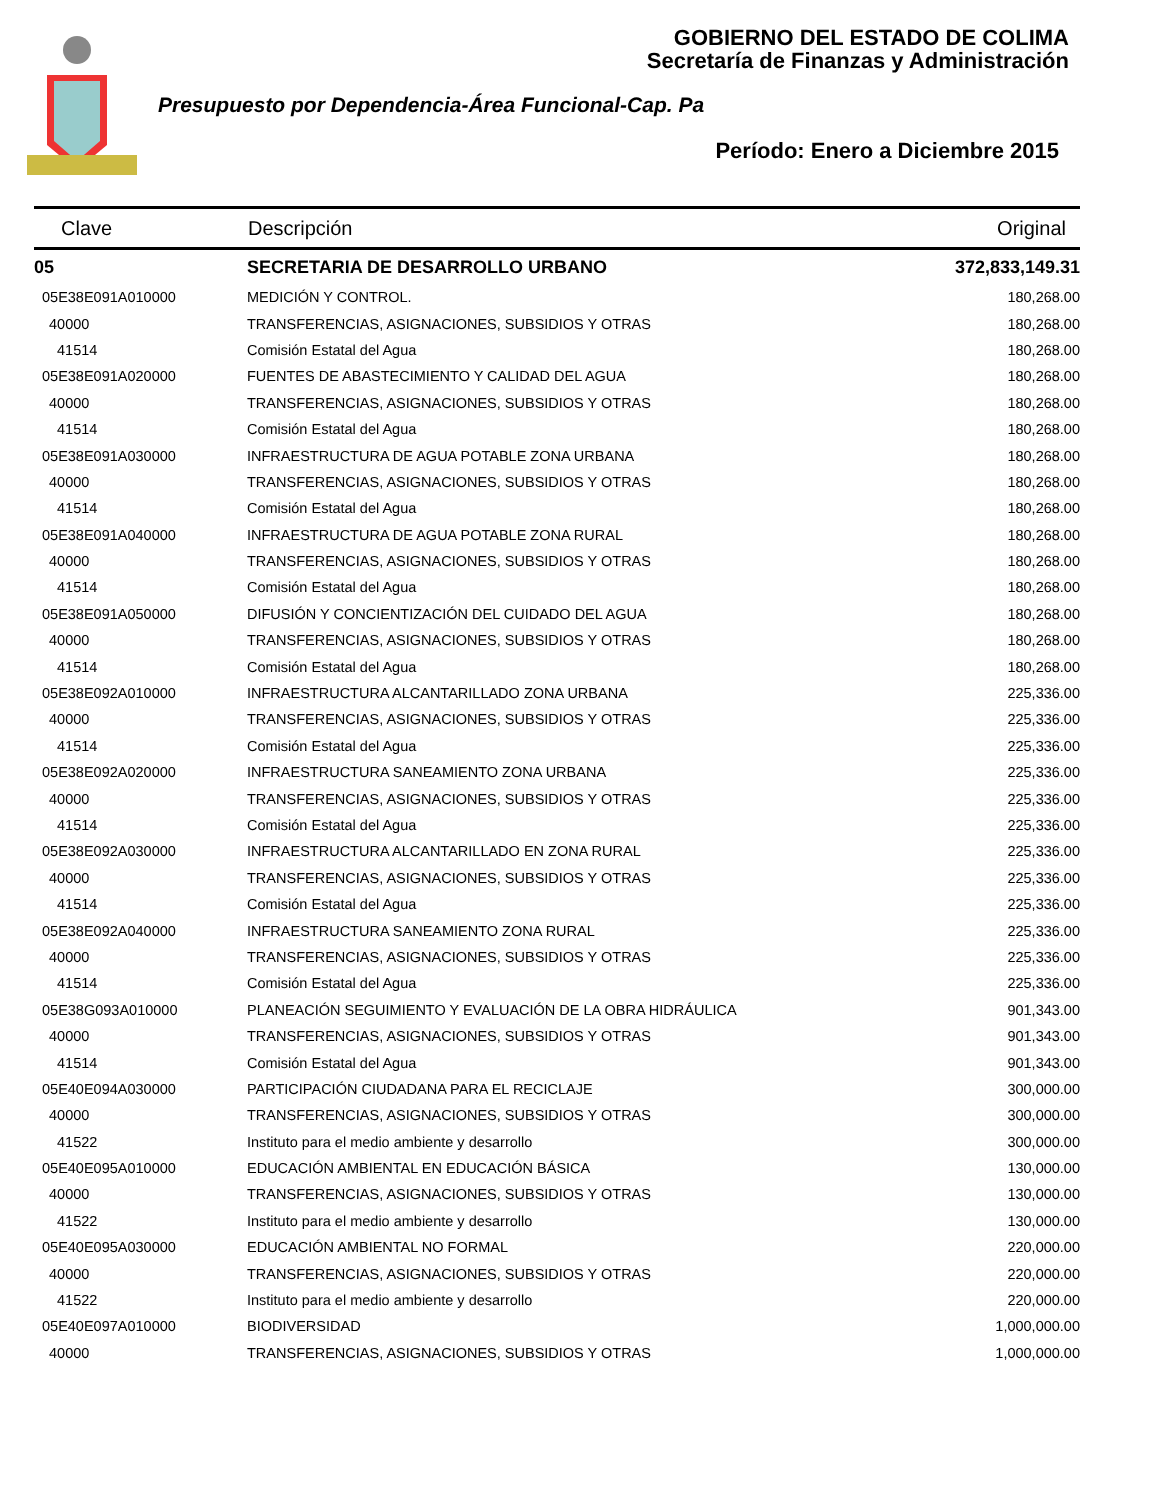GOBIERNO DEL ESTADO DE COLIMA
Secretaría de Finanzas y Administración
Presupuesto por Dependencia-Área Funcional-Cap. Pa
Período: Enero a Diciembre 2015
| Clave | Descripción | Original |
| --- | --- | --- |
| 05 | SECRETARIA DE DESARROLLO URBANO | 372,833,149.31 |
| 05E38E091A010000 | MEDICIÓN Y CONTROL. | 180,268.00 |
| 40000 | TRANSFERENCIAS, ASIGNACIONES, SUBSIDIOS Y OTRAS | 180,268.00 |
| 41514 | Comisión Estatal del Agua | 180,268.00 |
| 05E38E091A020000 | FUENTES DE ABASTECIMIENTO Y CALIDAD DEL AGUA | 180,268.00 |
| 40000 | TRANSFERENCIAS, ASIGNACIONES, SUBSIDIOS Y OTRAS | 180,268.00 |
| 41514 | Comisión Estatal del Agua | 180,268.00 |
| 05E38E091A030000 | INFRAESTRUCTURA DE AGUA POTABLE ZONA URBANA | 180,268.00 |
| 40000 | TRANSFERENCIAS, ASIGNACIONES, SUBSIDIOS Y OTRAS | 180,268.00 |
| 41514 | Comisión Estatal del Agua | 180,268.00 |
| 05E38E091A040000 | INFRAESTRUCTURA DE AGUA POTABLE ZONA RURAL | 180,268.00 |
| 40000 | TRANSFERENCIAS, ASIGNACIONES, SUBSIDIOS Y OTRAS | 180,268.00 |
| 41514 | Comisión Estatal del Agua | 180,268.00 |
| 05E38E091A050000 | DIFUSIÓN Y CONCIENTIZACIÓN DEL CUIDADO DEL AGUA | 180,268.00 |
| 40000 | TRANSFERENCIAS, ASIGNACIONES, SUBSIDIOS Y OTRAS | 180,268.00 |
| 41514 | Comisión Estatal del Agua | 180,268.00 |
| 05E38E092A010000 | INFRAESTRUCTURA ALCANTARILLADO ZONA URBANA | 225,336.00 |
| 40000 | TRANSFERENCIAS, ASIGNACIONES, SUBSIDIOS Y OTRAS | 225,336.00 |
| 41514 | Comisión Estatal del Agua | 225,336.00 |
| 05E38E092A020000 | INFRAESTRUCTURA SANEAMIENTO ZONA URBANA | 225,336.00 |
| 40000 | TRANSFERENCIAS, ASIGNACIONES, SUBSIDIOS Y OTRAS | 225,336.00 |
| 41514 | Comisión Estatal del Agua | 225,336.00 |
| 05E38E092A030000 | INFRAESTRUCTURA ALCANTARILLADO EN ZONA RURAL | 225,336.00 |
| 40000 | TRANSFERENCIAS, ASIGNACIONES, SUBSIDIOS Y OTRAS | 225,336.00 |
| 41514 | Comisión Estatal del Agua | 225,336.00 |
| 05E38E092A040000 | INFRAESTRUCTURA SANEAMIENTO ZONA RURAL | 225,336.00 |
| 40000 | TRANSFERENCIAS, ASIGNACIONES, SUBSIDIOS Y OTRAS | 225,336.00 |
| 41514 | Comisión Estatal del Agua | 225,336.00 |
| 05E38G093A010000 | PLANEACIÓN SEGUIMIENTO Y EVALUACIÓN DE LA OBRA HIDRÁULICA | 901,343.00 |
| 40000 | TRANSFERENCIAS, ASIGNACIONES, SUBSIDIOS Y OTRAS | 901,343.00 |
| 41514 | Comisión Estatal del Agua | 901,343.00 |
| 05E40E094A030000 | PARTICIPACIÓN CIUDADANA PARA EL RECICLAJE | 300,000.00 |
| 40000 | TRANSFERENCIAS, ASIGNACIONES, SUBSIDIOS Y OTRAS | 300,000.00 |
| 41522 | Instituto para el medio ambiente y desarrollo | 300,000.00 |
| 05E40E095A010000 | EDUCACIÓN AMBIENTAL EN EDUCACIÓN BÁSICA | 130,000.00 |
| 40000 | TRANSFERENCIAS, ASIGNACIONES, SUBSIDIOS Y OTRAS | 130,000.00 |
| 41522 | Instituto para el medio ambiente y desarrollo | 130,000.00 |
| 05E40E095A030000 | EDUCACIÓN AMBIENTAL NO FORMAL | 220,000.00 |
| 40000 | TRANSFERENCIAS, ASIGNACIONES, SUBSIDIOS Y OTRAS | 220,000.00 |
| 41522 | Instituto para el medio ambiente y desarrollo | 220,000.00 |
| 05E40E097A010000 | BIODIVERSIDAD | 1,000,000.00 |
| 40000 | TRANSFERENCIAS, ASIGNACIONES, SUBSIDIOS Y OTRAS | 1,000,000.00 |